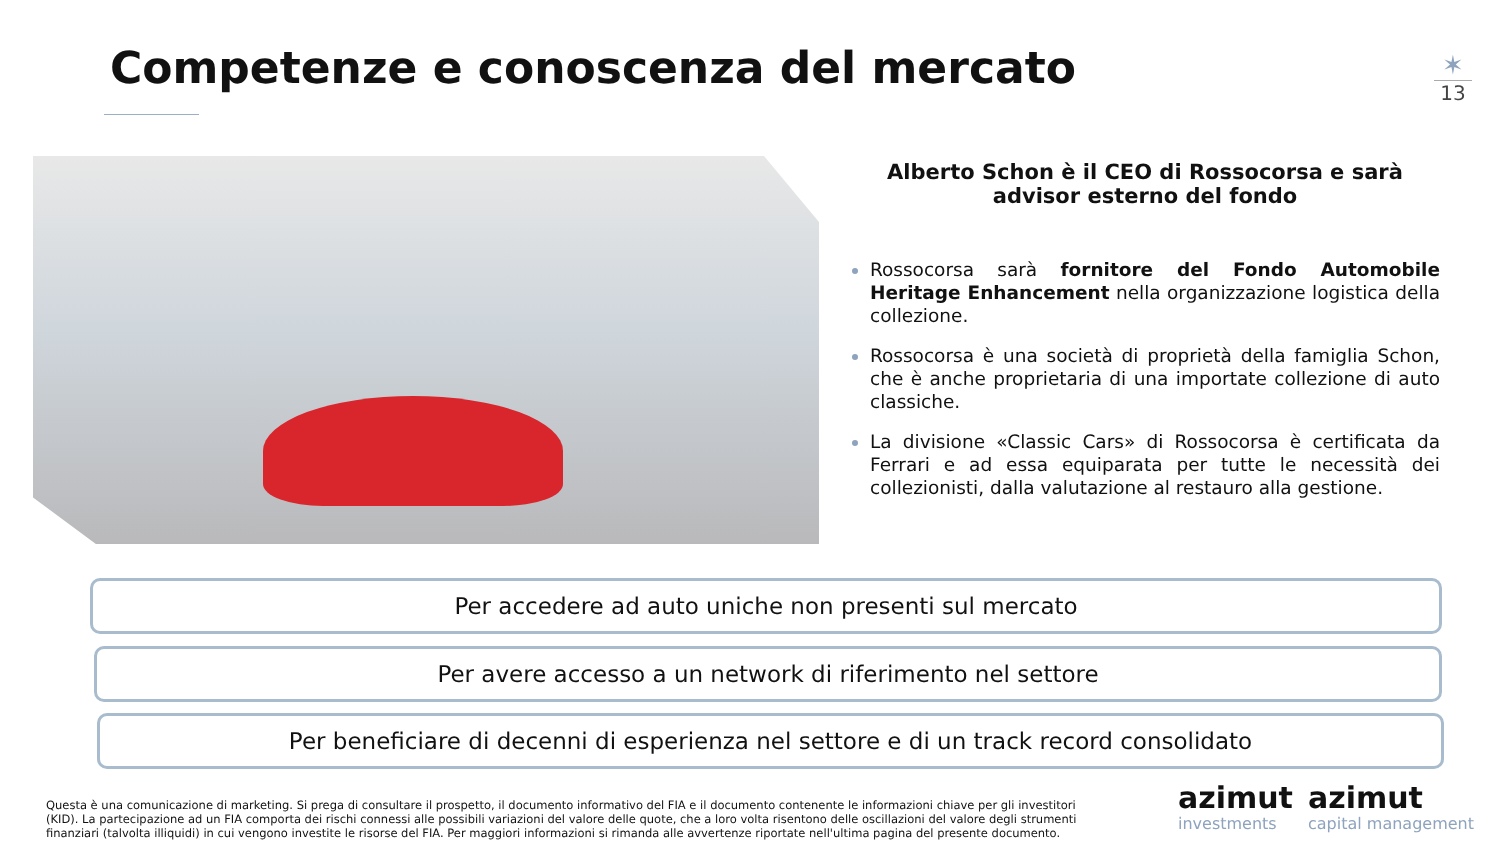Competenze e conoscenza del mercato
✶
13
Alberto Schon è il CEO di Rossocorsa e sarà advisor esterno del fondo
Rossocorsa sarà fornitore del Fondo Automobile Heritage Enhancement nella organizzazione logistica della collezione.
Rossocorsa è una società di proprietà della famiglia Schon, che è anche proprietaria di una importate collezione di auto classiche.
La divisione «Classic Cars» di Rossocorsa è certificata da Ferrari e ad essa equiparata per tutte le necessità dei collezionisti, dalla valutazione al restauro alla gestione.
Per accedere ad auto uniche non presenti sul mercato
Per avere accesso a un network di riferimento nel settore
Per beneficiare di decenni di esperienza nel settore e di un track record consolidato
Questa è una comunicazione di marketing. Si prega di consultare il prospetto, il documento informativo del FIA e il documento contenente le informazioni chiave per gli investitori (KID). La partecipazione ad un FIA comporta dei rischi connessi alle possibili variazioni del valore delle quote, che a loro volta risentono delle oscillazioni del valore degli strumenti finanziari (talvolta illiquidi) in cui vengono investite le risorse del FIA. Per maggiori informazioni si rimanda alle avvertenze riportate nell'ultima pagina del presente documento.
azimut
investments
azimut
capital management